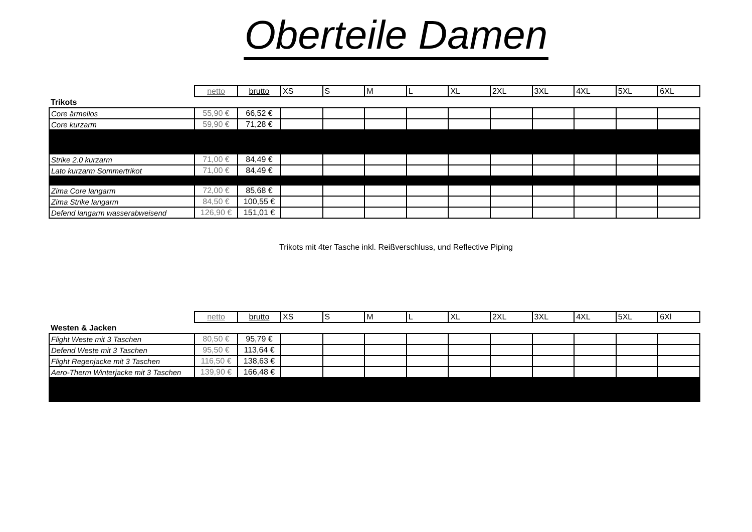Oberteile Damen
| | netto | brutto | XS | S | M | L | XL | 2XL | 3XL | 4XL | 5XL | 6XL |
| --- | --- | --- | --- | --- | --- | --- | --- | --- | --- | --- | --- | --- |
| Trikots | | | | | | | | | | | | |
| Core ärmellos | 55,90 € | 66,52 € | | | | | | | | | | |
| Core kurzarm | 59,90 € | 71,28 € | | | | | | | | | | |
| Strike 2.0 kurzarm | 71,00 € | 84,49 € | | | | | | | | | | |
| Lato kurzarm Sommertrikot | 71,00 € | 84,49 € | | | | | | | | | | |
| Zima Core langarm | 72,00 € | 85,68 € | | | | | | | | | | |
| Zima Strike langarm | 84,50 € | 100,55 € | | | | | | | | | | |
| Defend langarm wasserabweisend | 126,90 € | 151,01 € | | | | | | | | | | |
Trikots mit 4ter Tasche inkl. Reißverschluss, und Reflective Piping
| | netto | brutto | XS | S | M | L | XL | 2XL | 3XL | 4XL | 5XL | 6Xl |
| --- | --- | --- | --- | --- | --- | --- | --- | --- | --- | --- | --- | --- |
| Westen & Jacken | | | | | | | | | | | | |
| Flight Weste mit 3 Taschen | 80,50 € | 95,79 € | | | | | | | | | | |
| Defend Weste mit 3 Taschen | 95,50 € | 113,64 € | | | | | | | | | | |
| Flight Regenjacke mit 3 Taschen | 116,50 € | 138,63 € | | | | | | | | | | |
| Aero-Therm Winterjacke mit 3 Taschen | 139,90 € | 166,48 € | | | | | | | | | | |